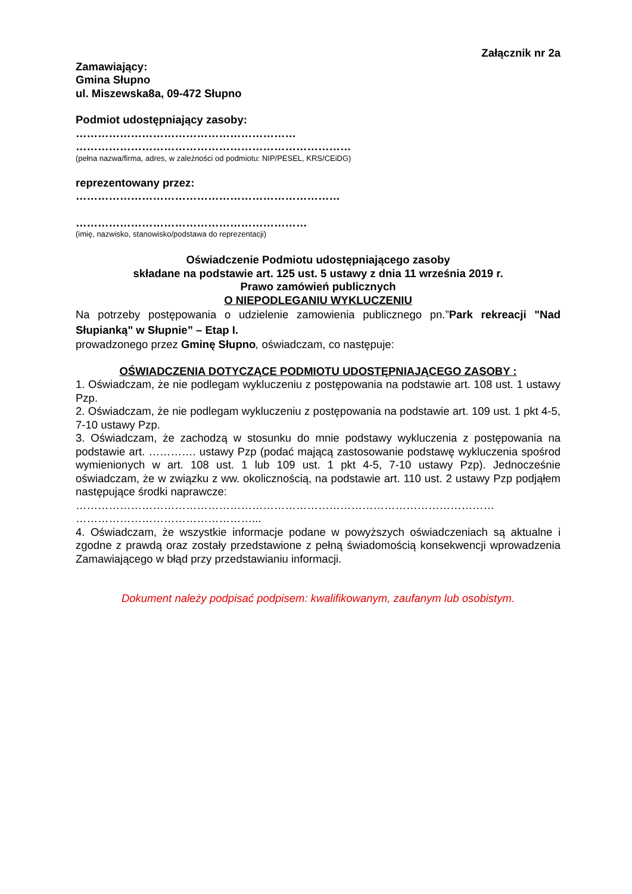Załącznik nr 2a
Zamawiający:
Gmina Słupno
ul. Miszewska8a, 09-472 Słupno
Podmiot udostępniający zasoby:
……………………………………………………
…………………………………………………………………
(pełna nazwa/firma, adres, w zależności od podmiotu: NIP/PESEL, KRS/CEiDG)
reprezentowany przez:
………………………………………………………………
………………………………………………………
(imię, nazwisko, stanowisko/podstawa do reprezentacji)
Oświadczenie Podmiotu udostępniającego zasoby
składane na podstawie art. 125 ust. 5 ustawy z dnia 11 września 2019 r.
Prawo zamówień publicznych
O NIEPODLEGANIU WYKLUCZENIU
Na potrzeby postępowania o udzielenie zamowienia publicznego pn.”Park rekreacji "Nad Słupianką" w Słupnie” – Etap I.
prowadzonego przez Gminę Słupno, oświadczam, co następuje:
OŚWIADCZENIA DOTYCZĄCE PODMIOTU UDOSTĘPNIAJĄCEGO ZASOBY :
1. Oświadczam, że nie podlegam wykluczeniu z postępowania na podstawie art. 108 ust. 1 ustawy Pzp.
2. Oświadczam, że nie podlegam wykluczeniu z postępowania na podstawie art. 109 ust. 1 pkt 4-5, 7-10 ustawy Pzp.
3. Oświadczam, że zachodzą w stosunku do mnie podstawy wykluczenia z postępowania na podstawie art. …………. ustawy Pzp (podać mającą zastosowanie podstawę wykluczenia spośrod wymienionych w art. 108 ust. 1 lub 109 ust. 1 pkt 4-5, 7-10 ustawy Pzp). Jednocześnie oświadczam, że w związku z ww. okolicznością, na podstawie art. 110 ust. 2 ustawy Pzp podjąłem następujące środki naprawcze:
……………………………………………………………………………………………………
…………………………………………...
4. Oświadczam, że wszystkie informacje podane w powyższych oświadczeniach są aktualne i zgodne z prawdą oraz zostały przedstawione z pełną świadomością konsekwencji wprowadzenia Zamawiającego w błąd przy przedstawianiu informacji.
Dokument należy podpisać podpisem: kwalifikowanym, zaufanym lub osobistym.